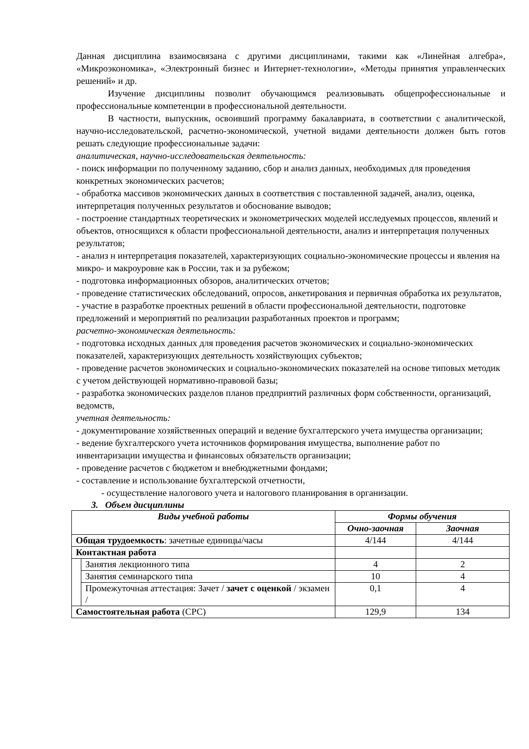Данная дисциплина взаимосвязана с другими дисциплинами, такими как «Линейная алгебра», «Микроэкономика», «Электронный бизнес и Интернет-технологии», «Методы принятия управленческих решений» и др.
Изучение дисциплины позволит обучающимся реализовывать общепрофессиональные и профессиональные компетенции в профессиональной деятельности.
В частности, выпускник, освоивший программу бакалавриата, в соответствии с аналитической, научно-исследовательской, расчетно-экономической, учетной видами деятельности должен быть готов решать следующие профессиональные задачи:
аналитическая, научно-исследовательская деятельность:
- поиск информации по полученному заданию, сбор и анализ данных, необходимых для проведения конкретных экономических расчетов;
- обработка массивов экономических данных в соответствия с поставленной задачей, анализ, оценка, интерпретация полученных результатов и обоснование выводов;
- построение стандартных теоретических и эконометрических моделей исследуемых процессов, явлений и объектов, относящихся к области профессиональной деятельности, анализ и интерпретация полученных результатов;
- анализ н интерпретация показателей, характеризующих социально-экономические процессы и явления на микро- и макроуровне как в России, так и за рубежом;
- подготовка информационных обзоров, аналитических отчетов;
- проведение статистических обследований, опросов, анкетирования и первичная обработка их результатов,
- участие в разработке проектных решений в области профессиональной деятельности, подготовке предложений и мероприятий по реализации разработанных проектов и программ;
расчетно-экономическая деятельность:
- подготовка исходных данных для проведения расчетов экономических и социально-экономических показателей, характеризующих деятельность хозяйствующих субъектов;
- проведение расчетов экономических и социально-экономических показателей на основе типовых методик с учетом действующей нормативно-правовой базы;
- разработка экономических разделов планов предприятий различных форм собственности, организаций, ведомств,
учетная деятельность:
- документирование хозяйственных операций и ведение бухгалтерского учета имущества организации;
- ведение бухгалтерского учета источников формирования имущества, выполнение работ по инвентаризации имущества и финансовых обязательств организации;
- проведение расчетов с бюджетом и внебюджетными фондами;
- составление и использование бухгалтерской отчетности,
- осуществление налогового учета и налогового планирования в организации.
3. Объем дисциплины
| Виды учебной работы | | Формы обучения | |
| --- | --- | --- | --- |
| | | Очно-заочная | Заочная |
| Общая трудоемкость : зачетные единицы/часы | | 4/144 | 4/144 |
| Контактная работа | | | |
| | Занятия лекционного типа | 4 | 2 |
| | Занятия семинарского типа | 10 | 4 |
| | Промежуточная аттестация: Зачет / зачет с оценкой / экзамен / | 0,1 | 4 |
| Самостоятельная работа (СРС) | | 129,9 | 134 |